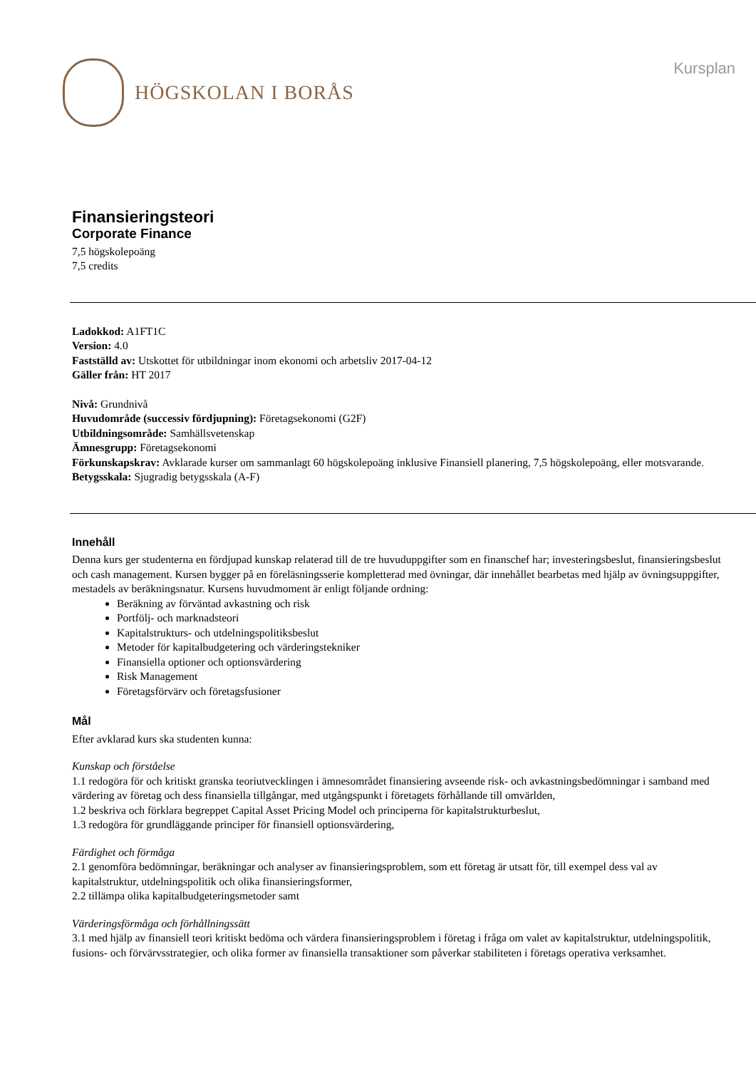HÖGSKOLAN I BORÅS
Kursplan
Finansieringsteori
Corporate Finance
7,5 högskolepoäng
7,5 credits
Ladokkod: A1FT1C
Version: 4.0
Fastställd av: Utskottet för utbildningar inom ekonomi och arbetsliv 2017-04-12
Gäller från: HT 2017
Nivå: Grundnivå
Huvudområde (successiv fördjupning): Företagsekonomi (G2F)
Utbildningsområde: Samhällsvetenskap
Ämnesgrupp: Företagsekonomi
Förkunskapskrav: Avklarade kurser om sammanlagt 60 högskolepoäng inklusive Finansiell planering, 7,5 högskolepoäng, eller motsvarande.
Betygsskala: Sjugradig betygsskala (A-F)
Innehåll
Denna kurs ger studenterna en fördjupad kunskap relaterad till de tre huvuduppgifter som en finanschef har; investeringsbeslut, finansieringsbeslut och cash management. Kursen bygger på en föreläsningsserie kompletterad med övningar, där innehållet bearbetas med hjälp av övningsuppgifter, mestadels av beräkningsnatur. Kursens huvudmoment är enligt följande ordning:
Beräkning av förväntad avkastning och risk
Portfölj- och marknadsteori
Kapitalstrukturs- och utdelningspolitiksbeslut
Metoder för kapitalbudgetering och värderingstekniker
Finansiella optioner och optionsvärdering
Risk Management
Företagsförvärv och företagsfusioner
Mål
Efter avklarad kurs ska studenten kunna:
Kunskap och förståelse
1.1 redogöra för och kritiskt granska teoriutvecklingen i ämnesområdet finansiering avseende risk- och avkastningsbedömningar i samband med värdering av företag och dess finansiella tillgångar, med utgångspunkt i företagets förhållande till omvärlden,
1.2 beskriva och förklara begreppet Capital Asset Pricing Model och principerna för kapitalstrukturbeslut,
1.3 redogöra för grundläggande principer för finansiell optionsvärdering,
Färdighet och förmåga
2.1 genomföra bedömningar, beräkningar och analyser av finansieringsproblem, som ett företag är utsatt för, till exempel dess val av kapitalstruktur, utdelningspolitik och olika finansieringsformer,
2.2 tillämpa olika kapitalbudgeteringsmetoder samt
Värderingsförmåga och förhållningssätt
3.1 med hjälp av finansiell teori kritiskt bedöma och värdera finansieringsproblem i företag i fråga om valet av kapitalstruktur, utdelningspolitik, fusions- och förvärvsstrategier, och olika former av finansiella transaktioner som påverkar stabiliteten i företags operativa verksamhet.